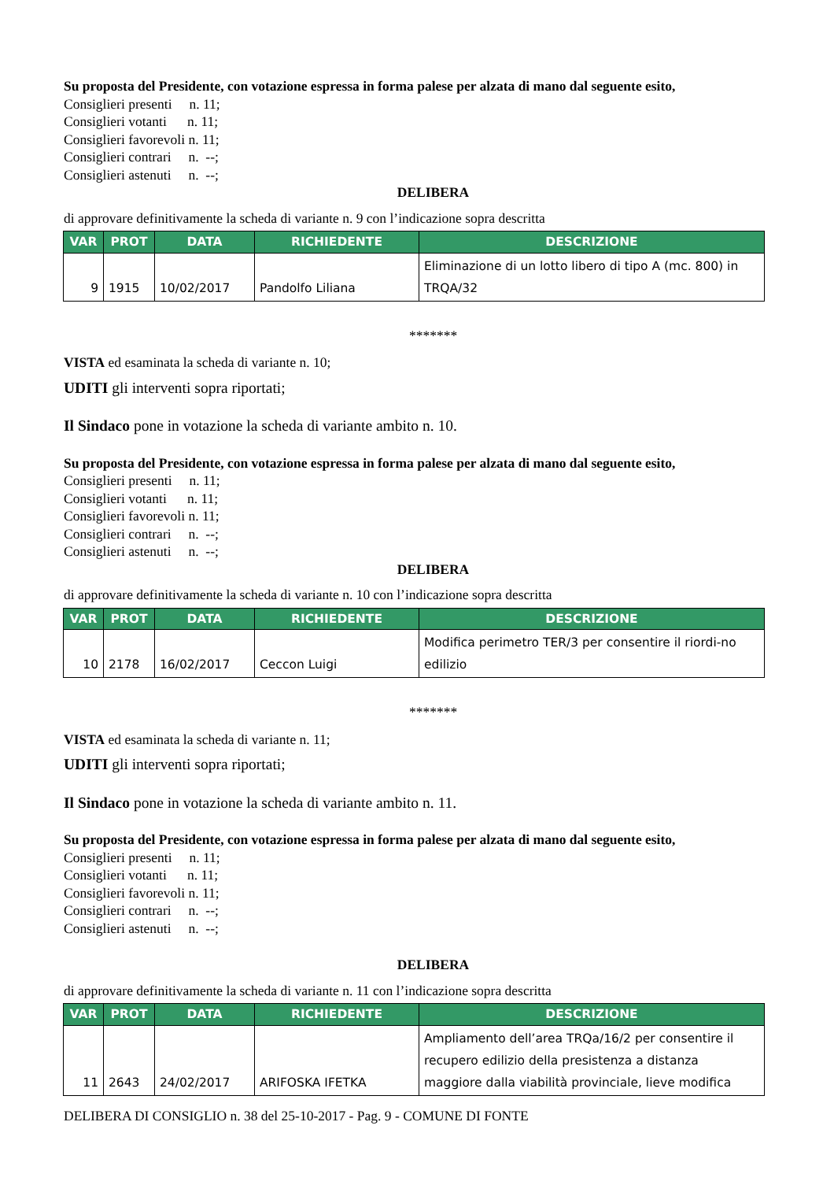Su proposta del Presidente, con votazione espressa in forma palese per alzata di mano dal seguente esito,
Consiglieri presenti n. 11;
Consiglieri votanti n. 11;
Consiglieri favorevoli n. 11;
Consiglieri contrari n. --;
Consiglieri astenuti n. --;
DELIBERA
di approvare definitivamente la scheda di variante n. 9 con l’indicazione sopra descritta
| VAR | PROT | DATA | RICHIEDENTE | DESCRIZIONE |
| --- | --- | --- | --- | --- |
| 9 | 1915 | 10/02/2017 | Pandolfo Liliana | Eliminazione di un lotto libero di tipo A (mc. 800) in TRQA/32 |
*******
VISTA ed esaminata la scheda di variante n. 10;
UDITI gli interventi sopra riportati;
Il Sindaco pone in votazione la scheda di variante ambito n. 10.
Su proposta del Presidente, con votazione espressa in forma palese per alzata di mano dal seguente esito,
Consiglieri presenti n. 11;
Consiglieri votanti n. 11;
Consiglieri favorevoli n. 11;
Consiglieri contrari n. --;
Consiglieri astenuti n. --;
DELIBERA
di approvare definitivamente la scheda di variante n. 10 con l’indicazione sopra descritta
| VAR | PROT | DATA | RICHIEDENTE | DESCRIZIONE |
| --- | --- | --- | --- | --- |
| 10 | 2178 | 16/02/2017 | Ceccon Luigi | Modifica perimetro TER/3 per consentire il riordi-no edilizio |
*******
VISTA ed esaminata la scheda di variante n. 11;
UDITI gli interventi sopra riportati;
Il Sindaco pone in votazione la scheda di variante ambito n. 11.
Su proposta del Presidente, con votazione espressa in forma palese per alzata di mano dal seguente esito,
Consiglieri presenti n. 11;
Consiglieri votanti n. 11;
Consiglieri favorevoli n. 11;
Consiglieri contrari n. --;
Consiglieri astenuti n. --;
DELIBERA
di approvare definitivamente la scheda di variante n. 11 con l’indicazione sopra descritta
| VAR | PROT | DATA | RICHIEDENTE | DESCRIZIONE |
| --- | --- | --- | --- | --- |
| 11 | 2643 | 24/02/2017 | ARIFOSKA IFETKA | Ampliamento dell’area TRQa/16/2 per consentire il recupero edilizio della presistenza a distanza maggiore dalla viabilità provinciale, lieve modifica |
DELIBERA DI CONSIGLIO n. 38 del 25-10-2017 - Pag. 9 - COMUNE DI FONTE